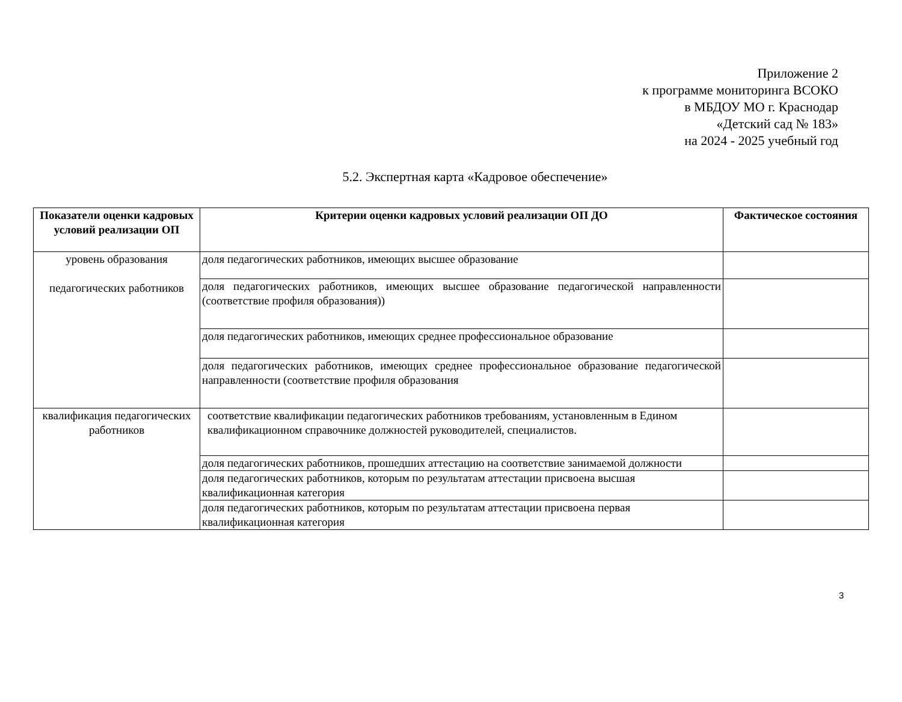Приложение 2
к программе мониторинга ВСОКО
в МБДОУ МО г. Краснодар
«Детский сад № 183»
на 2024 - 2025 учебный год
5.2. Экспертная карта «Кадровое обеспечение»
| Показатели оценки кадровых условий реализации ОП | Критерии оценки кадровых условий реализации ОП ДО | Фактическое состояния |
| --- | --- | --- |
| уровень образования педагогических работников | доля педагогических работников, имеющих высшее образование | |
| | доля педагогических работников, имеющих высшее образование педагогической направленности (соответствие профиля образования)) | |
| | доля педагогических работников, имеющих среднее профессиональное образование | |
| | доля педагогических работников, имеющих среднее профессиональное образование педагогической направленности (соответствие профиля образования | |
| квалификация педагогических работников | соответствие квалификации педагогических работников требованиям, установленным в Едином квалификационном справочнике должностей руководителей, специалистов. | |
| | доля педагогических работников, прошедших аттестацию на соответствие занимаемой должности | |
| | доля педагогических работников, которым по результатам аттестации присвоена высшая квалификационная категория | |
| | доля педагогических работников, которым по результатам аттестации присвоена первая квалификационная категория | |
3